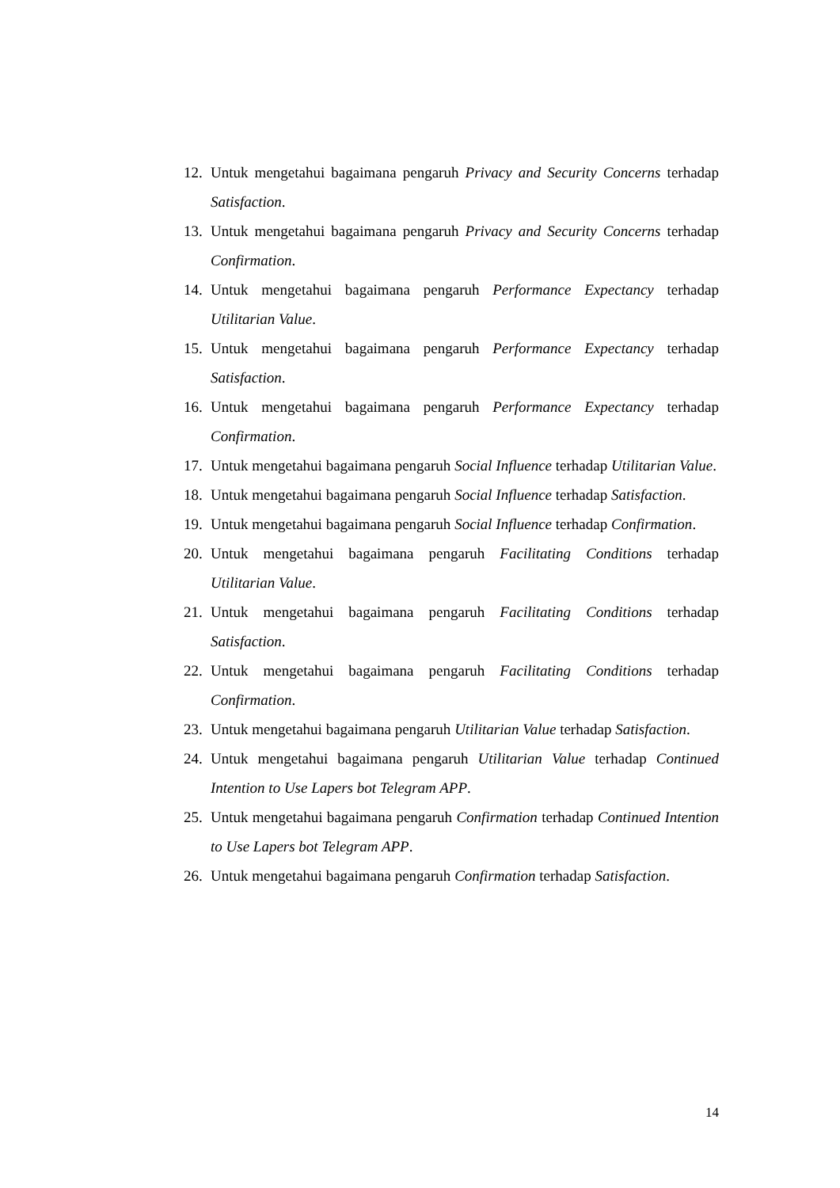12. Untuk mengetahui bagaimana pengaruh Privacy and Security Concerns terhadap Satisfaction.
13. Untuk mengetahui bagaimana pengaruh Privacy and Security Concerns terhadap Confirmation.
14. Untuk mengetahui bagaimana pengaruh Performance Expectancy terhadap Utilitarian Value.
15. Untuk mengetahui bagaimana pengaruh Performance Expectancy terhadap Satisfaction.
16. Untuk mengetahui bagaimana pengaruh Performance Expectancy terhadap Confirmation.
17. Untuk mengetahui bagaimana pengaruh Social Influence terhadap Utilitarian Value.
18. Untuk mengetahui bagaimana pengaruh Social Influence terhadap Satisfaction.
19. Untuk mengetahui bagaimana pengaruh Social Influence terhadap Confirmation.
20. Untuk mengetahui bagaimana pengaruh Facilitating Conditions terhadap Utilitarian Value.
21. Untuk mengetahui bagaimana pengaruh Facilitating Conditions terhadap Satisfaction.
22. Untuk mengetahui bagaimana pengaruh Facilitating Conditions terhadap Confirmation.
23. Untuk mengetahui bagaimana pengaruh Utilitarian Value terhadap Satisfaction.
24. Untuk mengetahui bagaimana pengaruh Utilitarian Value terhadap Continued Intention to Use Lapers bot Telegram APP.
25. Untuk mengetahui bagaimana pengaruh Confirmation terhadap Continued Intention to Use Lapers bot Telegram APP.
26. Untuk mengetahui bagaimana pengaruh Confirmation terhadap Satisfaction.
14